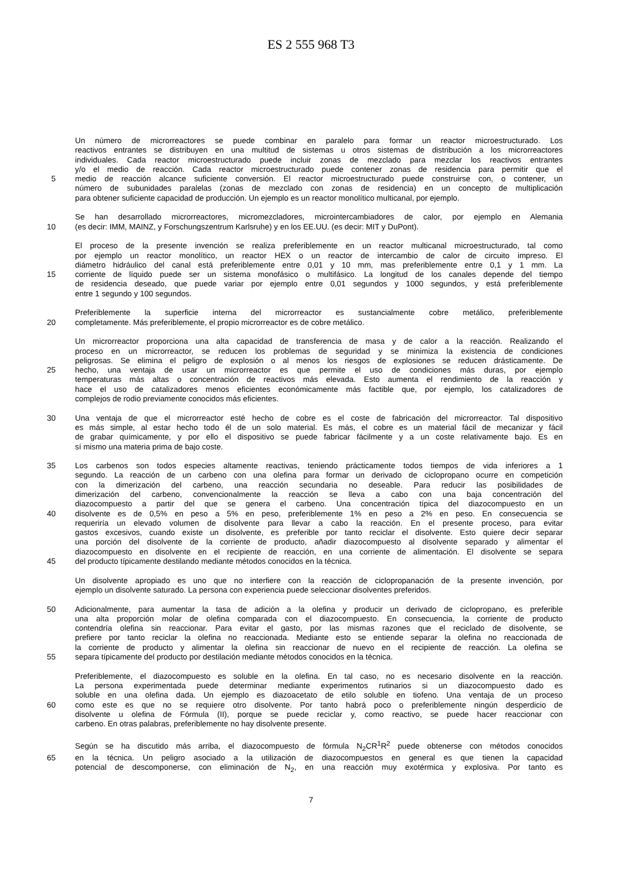ES 2 555 968 T3
Un número de microrreactores se puede combinar en paralelo para formar un reactor microestructurado. Los
reactivos entrantes se distribuyen en una multitud de sistemas u otros sistemas de distribución a los microrreactores
individuales. Cada reactor microestructurado puede incluir zonas de mezclado para mezclar los reactivos entrantes
y/o el medio de reacción. Cada reactor microestructurado puede contener zonas de residencia para permitir que el
5 medio de reacción alcance suficiente conversión. El reactor microestructurado puede construirse con, o contener, un
número de subunidades paralelas (zonas de mezclado con zonas de residencia) en un concepto de multiplicación
para obtener suficiente capacidad de producción. Un ejemplo es un reactor monolítico multicanal, por ejemplo.
Se han desarrollado microrreactores, micromezcladores, microintercambiadores de calor, por ejemplo en Alemania
10 (es decir: IMM, MAINZ, y Forschungszentrum Karlsruhe) y en los EE.UU. (es decir: MIT y DuPont).
El proceso de la presente invención se realiza preferiblemente en un reactor multicanal microestructurado, tal como
por ejemplo un reactor monolítico, un reactor HEX o un reactor de intercambio de calor de circuito impreso. El
diámetro hidráulico del canal está preferiblemente entre 0,01 y 10 mm, mas preferiblemente entre 0,1 y 1 mm. La
15 corriente de líquido puede ser un sistema monofásico o multifásico. La longitud de los canales depende del tiempo
de residencia deseado, que puede variar por ejemplo entre 0,01 segundos y 1000 segundos, y está preferiblemente
entre 1 segundo y 100 segundos.
Preferiblemente la superficie interna del microrreactor es sustancialmente cobre metálico, preferiblemente
20 completamente. Más preferiblemente, el propio microrreactor es de cobre metálico.
Un microrreactor proporciona una alta capacidad de transferencia de masa y de calor a la reacción. Realizando el
proceso en un microrreactor, se reducen los problemas de seguridad y se minimiza la existencia de condiciones
peligrosas. Se elimina el peligro de explosión o al menos los riesgos de explosiones se reducen drásticamente. De
25 hecho, una ventaja de usar un microrreactor es que permite el uso de condiciones más duras, por ejemplo
temperaturas más altas o concentración de reactivos más elevada. Esto aumenta el rendimiento de la reacción y
hace el uso de catalizadores menos eficientes económicamente más factible que, por ejemplo, los catalizadores de
complejos de rodio previamente conocidos más eficientes.
30 Una ventaja de que el microrreactor esté hecho de cobre es el coste de fabricación del microrreactor. Tal dispositivo
es más simple, al estar hecho todo él de un solo material. Es más, el cobre es un material fácil de mecanizar y fácil
de grabar químicamente, y por ello el dispositivo se puede fabricar fácilmente y a un coste relativamente bajo. Es en
sí mismo una materia prima de bajo coste.
35 Los carbenos son todos especies altamente reactivas, teniendo prácticamente todos tiempos de vida inferiores a 1
segundo. La reacción de un carbeno con una olefina para formar un derivado de ciclopropano ocurre en competición
con la dimerización del carbeno, una reacción secundaria no deseable. Para reducir las posibilidades de
dimerización del carbeno, convencionalmente la reacción se lleva a cabo con una baja concentración del
diazocompuesto a partir del que se genera el carbeno. Una concentración típica del diazocompuesto en un
40 disolvente es de 0,5% en peso a 5% en peso, preferiblemente 1% en peso a 2% en peso. En consecuencia se
requeriría un elevado volumen de disolvente para llevar a cabo la reacción. En el presente proceso, para evitar
gastos excesivos, cuando existe un disolvente, es preferible por tanto reciclar el disolvente. Esto quiere decir separar
una porción del disolvente de la corriente de producto, añadir diazocompuesto al disolvente separado y alimentar el
diazocompuesto en disolvente en el recipiente de reacción, en una corriente de alimentación. El disolvente se separa
45 del producto típicamente destilando mediante métodos conocidos en la técnica.
Un disolvente apropiado es uno que no interfiere con la reacción de ciclopropanación de la presente invención, por
ejemplo un disolvente saturado. La persona con experiencia puede seleccionar disolventes preferidos.
50 Adicionalmente, para aumentar la tasa de adición a la olefina y producir un derivado de ciclopropano, es preferible
una alta proporción molar de olefina comparada con el diazocompuesto. En consecuencia, la corriente de producto
contendría olefina sin reaccionar. Para evitar el gasto, por las mismas razones que el reciclado de disolvente, se
prefiere por tanto reciclar la olefina no reaccionada. Mediante esto se entiende separar la olefina no reaccionada de
la corriente de producto y alimentar la olefina sin reaccionar de nuevo en el recipiente de reacción. La olefina se
55 separa típicamente del producto por destilación mediante métodos conocidos en la técnica.
Preferiblemente, el diazocompuesto es soluble en la olefina. En tal caso, no es necesario disolvente en la reacción.
La persona experimentada puede determinar mediante experimentos rutinarios si un diazocompuesto dado es
soluble en una olefina dada. Un ejemplo es diazoacetato de etilo soluble en tiofeno. Una ventaja de un proceso
60 como este es que no se requiere otro disolvente. Por tanto habrá poco o preferiblemente ningún desperdicio de
disolvente u olefina de Fórmula (II), porque se puede reciclar y, como reactivo, se puede hacer reaccionar con
carbeno. En otras palabras, preferiblemente no hay disolvente presente.
Según se ha discutido más arriba, el diazocompuesto de fórmula N<sub>2</sub>CR<sup>1</sup>R<sup>2</sup> puede obtenerse con métodos conocidos
65 en la técnica. Un peligro asociado a la utilización de diazocompuestos en general es que tienen la capacidad
potencial de descomponerse, con eliminación de N<sub>2</sub>, en una reacción muy exotérmica y explosiva. Por tanto es
7